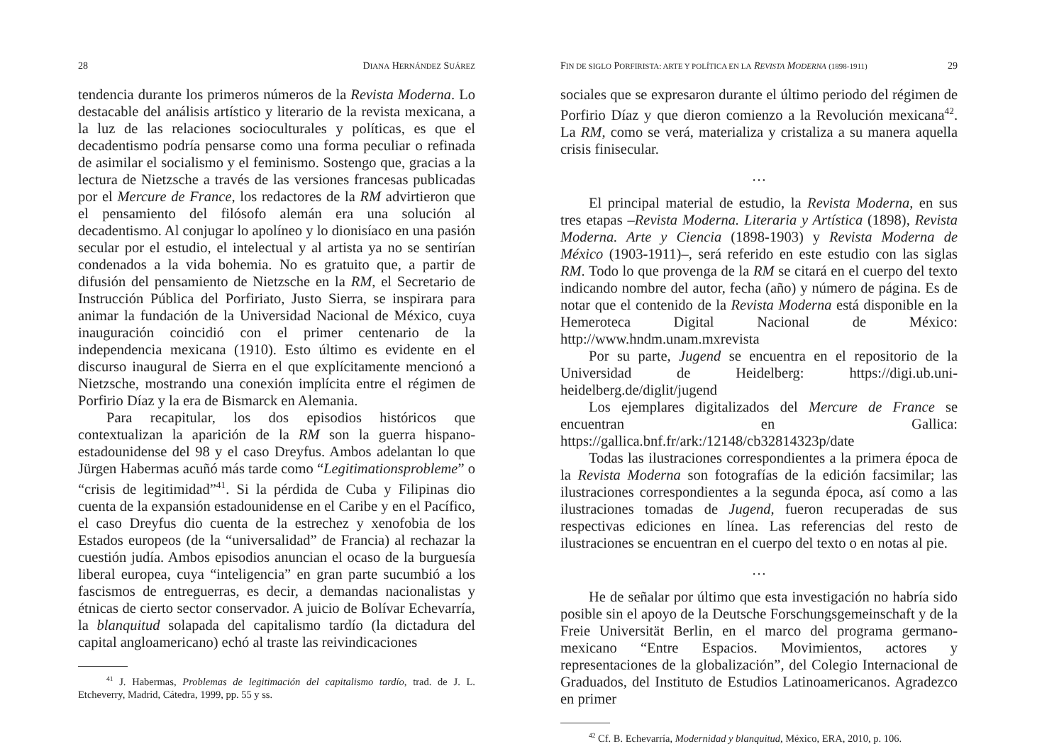28 DIANA HERNÁNDEZ SUÁREZ
tendencia durante los primeros números de la Revista Moderna. Lo destacable del análisis artístico y literario de la revista mexicana, a la luz de las relaciones socioculturales y políticas, es que el decadentismo podría pensarse como una forma peculiar o refinada de asimilar el socialismo y el feminismo. Sostengo que, gracias a la lectura de Nietzsche a través de las versiones francesas publicadas por el Mercure de France, los redactores de la RM advirtieron que el pensamiento del filósofo alemán era una solución al decadentismo. Al conjugar lo apolíneo y lo dionisíaco en una pasión secular por el estudio, el intelectual y al artista ya no se sentirían condenados a la vida bohemia. No es gratuito que, a partir de difusión del pensamiento de Nietzsche en la RM, el Secretario de Instrucción Pública del Porfiriato, Justo Sierra, se inspirara para animar la fundación de la Universidad Nacional de México, cuya inauguración coincidió con el primer centenario de la independencia mexicana (1910). Esto último es evidente en el discurso inaugural de Sierra en el que explícitamente mencionó a Nietzsche, mostrando una conexión implícita entre el régimen de Porfirio Díaz y la era de Bismarck en Alemania.
Para recapitular, los dos episodios históricos que contextualizan la aparición de la RM son la guerra hispano-estadounidense del 98 y el caso Dreyfus. Ambos adelantan lo que Jürgen Habermas acuñó más tarde como “Legitimationsprobleme” o “crisis de legitimidad”<sup>41</sup>. Si la pérdida de Cuba y Filipinas dio cuenta de la expansión estadounidense en el Caribe y en el Pacífico, el caso Dreyfus dio cuenta de la estrechez y xenofobia de los Estados europeos (de la “universalidad” de Francia) al rechazar la cuestión judía. Ambos episodios anuncian el ocaso de la burguesía liberal europea, cuya “inteligencia” en gran parte sucumbió a los fascismos de entreguerras, es decir, a demandas nacionalistas y étnicas de cierto sector conservador. A juicio de Bolívar Echevarría, la blanquitud solapada del capitalismo tardío (la dictadura del capital angloamericano) echó al traste las reivindicaciones
<sup>41</sup> J. Habermas, Problemas de legitimación del capitalismo tardío, trad. de J. L. Etcheverry, Madrid, Cátedra, 1999, pp. 55 y ss.
FIN DE SIGLO PORFIRISTA: ARTE Y POLÍTICA EN LA REVISTA MODERNA (1898-1911) 29
sociales que se expresaron durante el último periodo del régimen de Porfirio Díaz y que dieron comienzo a la Revolución mexicana<sup>42</sup>. La RM, como se verá, materializa y cristaliza a su manera aquella crisis finisecular.
…
El principal material de estudio, la Revista Moderna, en sus tres etapas –Revista Moderna. Literaria y Artística (1898), Revista Moderna. Arte y Ciencia (1898-1903) y Revista Moderna de México (1903-1911)–, será referido en este estudio con las siglas RM. Todo lo que provenga de la RM se citará en el cuerpo del texto indicando nombre del autor, fecha (año) y número de página. Es de notar que el contenido de la Revista Moderna está disponible en la Hemeroteca Digital Nacional de México: http://www.hndm.unam.mxrevista
Por su parte, Jugend se encuentra en el repositorio de la Universidad de Heidelberg: https://digi.ub.uni-heidelberg.de/diglit/jugend
Los ejemplares digitalizados del Mercure de France se encuentran en Gallica: https://gallica.bnf.fr/ark:/12148/cb32814323p/date
Todas las ilustraciones correspondientes a la primera época de la Revista Moderna son fotografías de la edición facsimilar; las ilustraciones correspondientes a la segunda época, así como a las ilustraciones tomadas de Jugend, fueron recuperadas de sus respectivas ediciones en línea. Las referencias del resto de ilustraciones se encuentran en el cuerpo del texto o en notas al pie.
…
He de señalar por último que esta investigación no habría sido posible sin el apoyo de la Deutsche Forschungsgemeinschaft y de la Freie Universität Berlin, en el marco del programa germano-mexicano “Entre Espacios. Movimientos, actores y representaciones de la globalización”, del Colegio Internacional de Graduados, del Instituto de Estudios Latinoamericanos. Agradezco en primer
<sup>42</sup> Cf. B. Echevarría, Modernidad y blanquitud, México, ERA, 2010, p. 106.